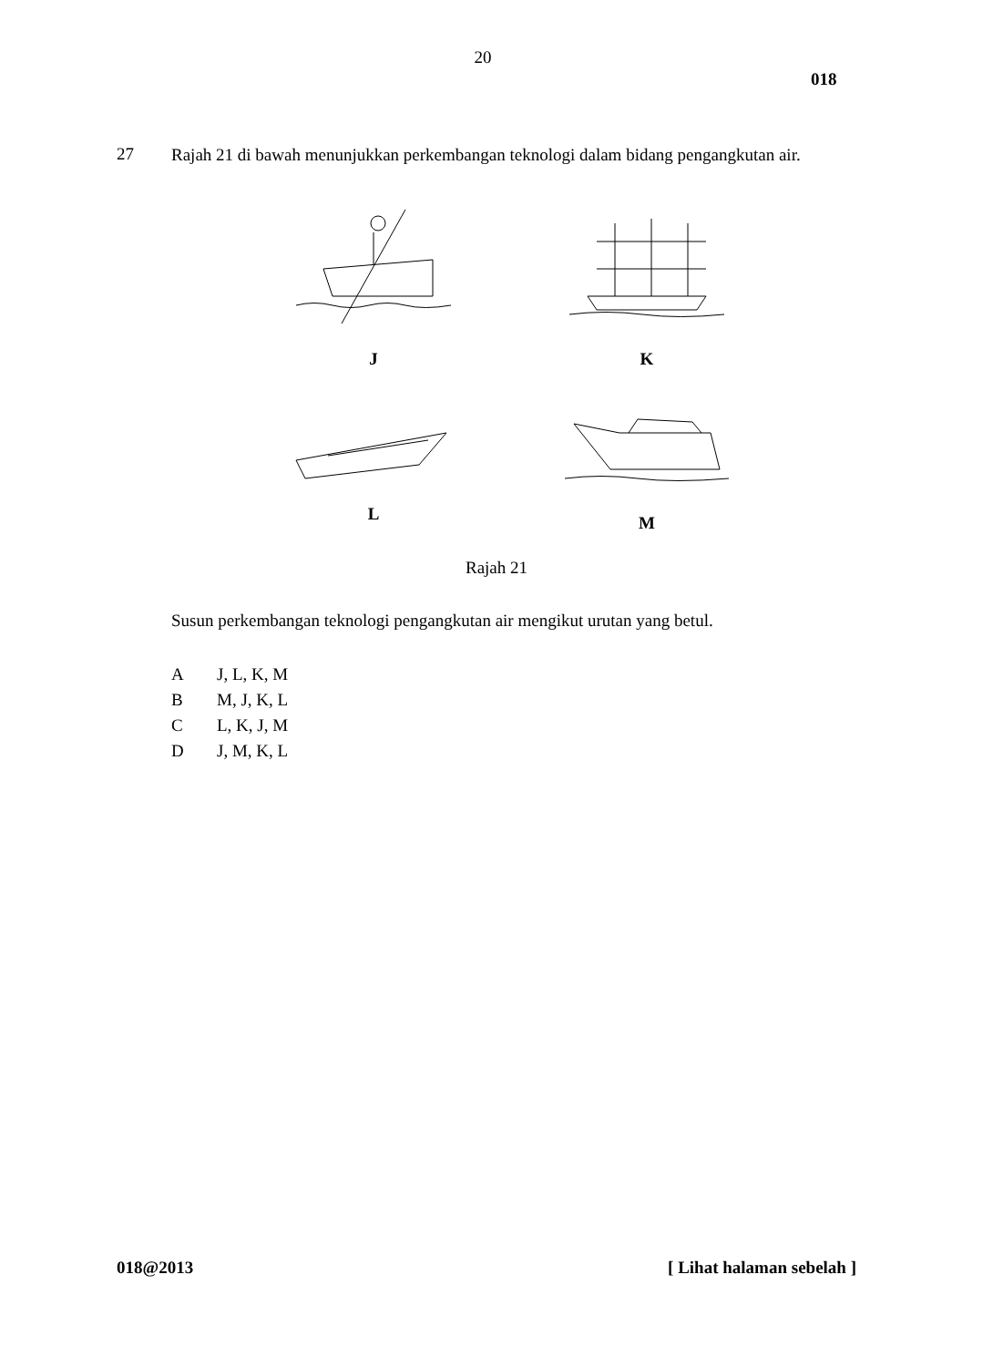20
018
27 Rajah 21 di bawah menunjukkan perkembangan teknologi dalam bidang pengangkutan air.
J K
L M
Rajah 21
Susun perkembangan teknologi pengangkutan air mengikut urutan yang betul.
A J, L, K, M
B M, J, K, L
C L, K, J, M
D J, M, K, L
018@2013 [ Lihat halaman sebelah ]